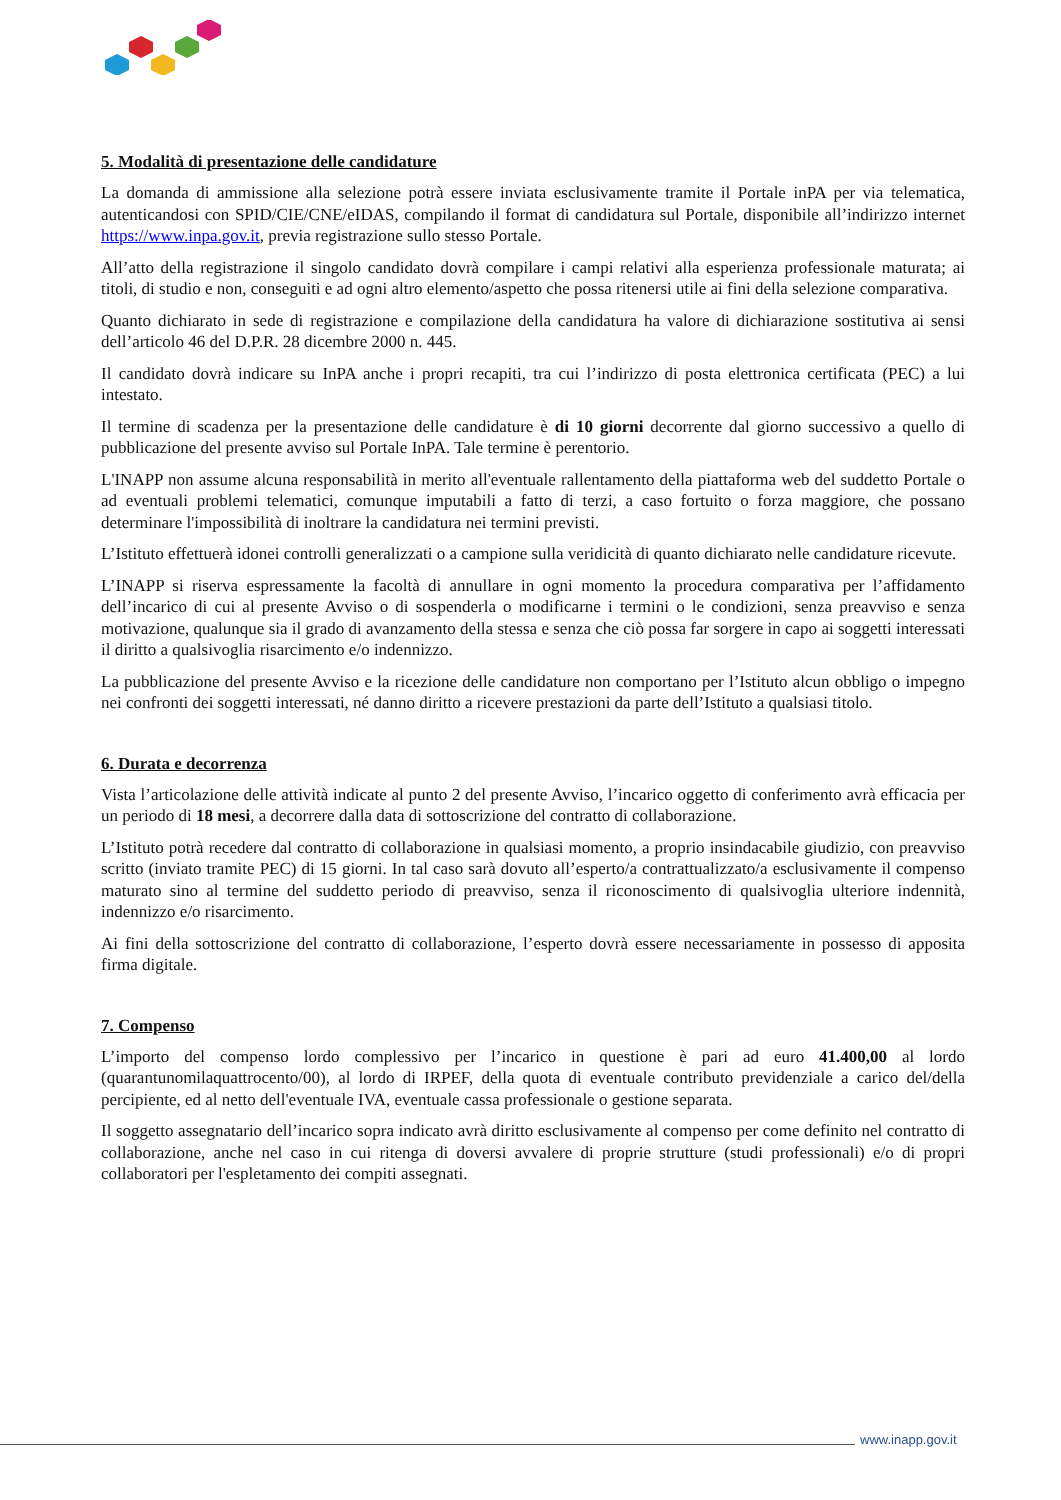5. Modalità di presentazione delle candidature
La domanda di ammissione alla selezione potrà essere inviata esclusivamente tramite il Portale inPA per via telematica, autenticandosi con SPID/CIE/CNE/eIDAS, compilando il format di candidatura sul Portale, disponibile all’indirizzo internet https://www.inpa.gov.it, previa registrazione sullo stesso Portale.
All’atto della registrazione il singolo candidato dovrà compilare i campi relativi alla esperienza professionale maturata; ai titoli, di studio e non, conseguiti e ad ogni altro elemento/aspetto che possa ritenersi utile ai fini della selezione comparativa.
Quanto dichiarato in sede di registrazione e compilazione della candidatura ha valore di dichiarazione sostitutiva ai sensi dell’articolo 46 del D.P.R. 28 dicembre 2000 n. 445.
Il candidato dovrà indicare su InPA anche i propri recapiti, tra cui l’indirizzo di posta elettronica certificata (PEC) a lui intestato.
Il termine di scadenza per la presentazione delle candidature è di 10 giorni decorrente dal giorno successivo a quello di pubblicazione del presente avviso sul Portale InPA. Tale termine è perentorio.
L'INAPP non assume alcuna responsabilità in merito all'eventuale rallentamento della piattaforma web del suddetto Portale o ad eventuali problemi telematici, comunque imputabili a fatto di terzi, a caso fortuito o forza maggiore, che possano determinare l'impossibilità di inoltrare la candidatura nei termini previsti.
L’Istituto effettuerà idonei controlli generalizzati o a campione sulla veridicità di quanto dichiarato nelle candidature ricevute.
L’INAPP si riserva espressamente la facoltà di annullare in ogni momento la procedura comparativa per l’affidamento dell’incarico di cui al presente Avviso o di sospenderla o modificarne i termini o le condizioni, senza preavviso e senza motivazione, qualunque sia il grado di avanzamento della stessa e senza che ciò possa far sorgere in capo ai soggetti interessati il diritto a qualsivoglia risarcimento e/o indennizzo.
La pubblicazione del presente Avviso e la ricezione delle candidature non comportano per l’Istituto alcun obbligo o impegno nei confronti dei soggetti interessati, né danno diritto a ricevere prestazioni da parte dell’Istituto a qualsiasi titolo.
6. Durata e decorrenza
Vista l’articolazione delle attività indicate al punto 2 del presente Avviso, l’incarico oggetto di conferimento avrà efficacia per un periodo di 18 mesi, a decorrere dalla data di sottoscrizione del contratto di collaborazione.
L’Istituto potrà recedere dal contratto di collaborazione in qualsiasi momento, a proprio insindacabile giudizio, con preavviso scritto (inviato tramite PEC) di 15 giorni. In tal caso sarà dovuto all’esperto/a contrattualizzato/a esclusivamente il compenso maturato sino al termine del suddetto periodo di preavviso, senza il riconoscimento di qualsivoglia ulteriore indennità, indennizzo e/o risarcimento.
Ai fini della sottoscrizione del contratto di collaborazione, l’esperto dovrà essere necessariamente in possesso di apposita firma digitale.
7. Compenso
L’importo del compenso lordo complessivo per l’incarico in questione è pari ad euro 41.400,00 al lordo (quarantunomilaquattrocento/00), al lordo di IRPEF, della quota di eventuale contributo previdenziale a carico del/della percipiente, ed al netto dell'eventuale IVA, eventuale cassa professionale o gestione separata.
Il soggetto assegnatario dell’incarico sopra indicato avrà diritto esclusivamente al compenso per come definito nel contratto di collaborazione, anche nel caso in cui ritenga di doversi avvalere di proprie strutture (studi professionali) e/o di propri collaboratori per l'espletamento dei compiti assegnati.
www.inapp.gov.it